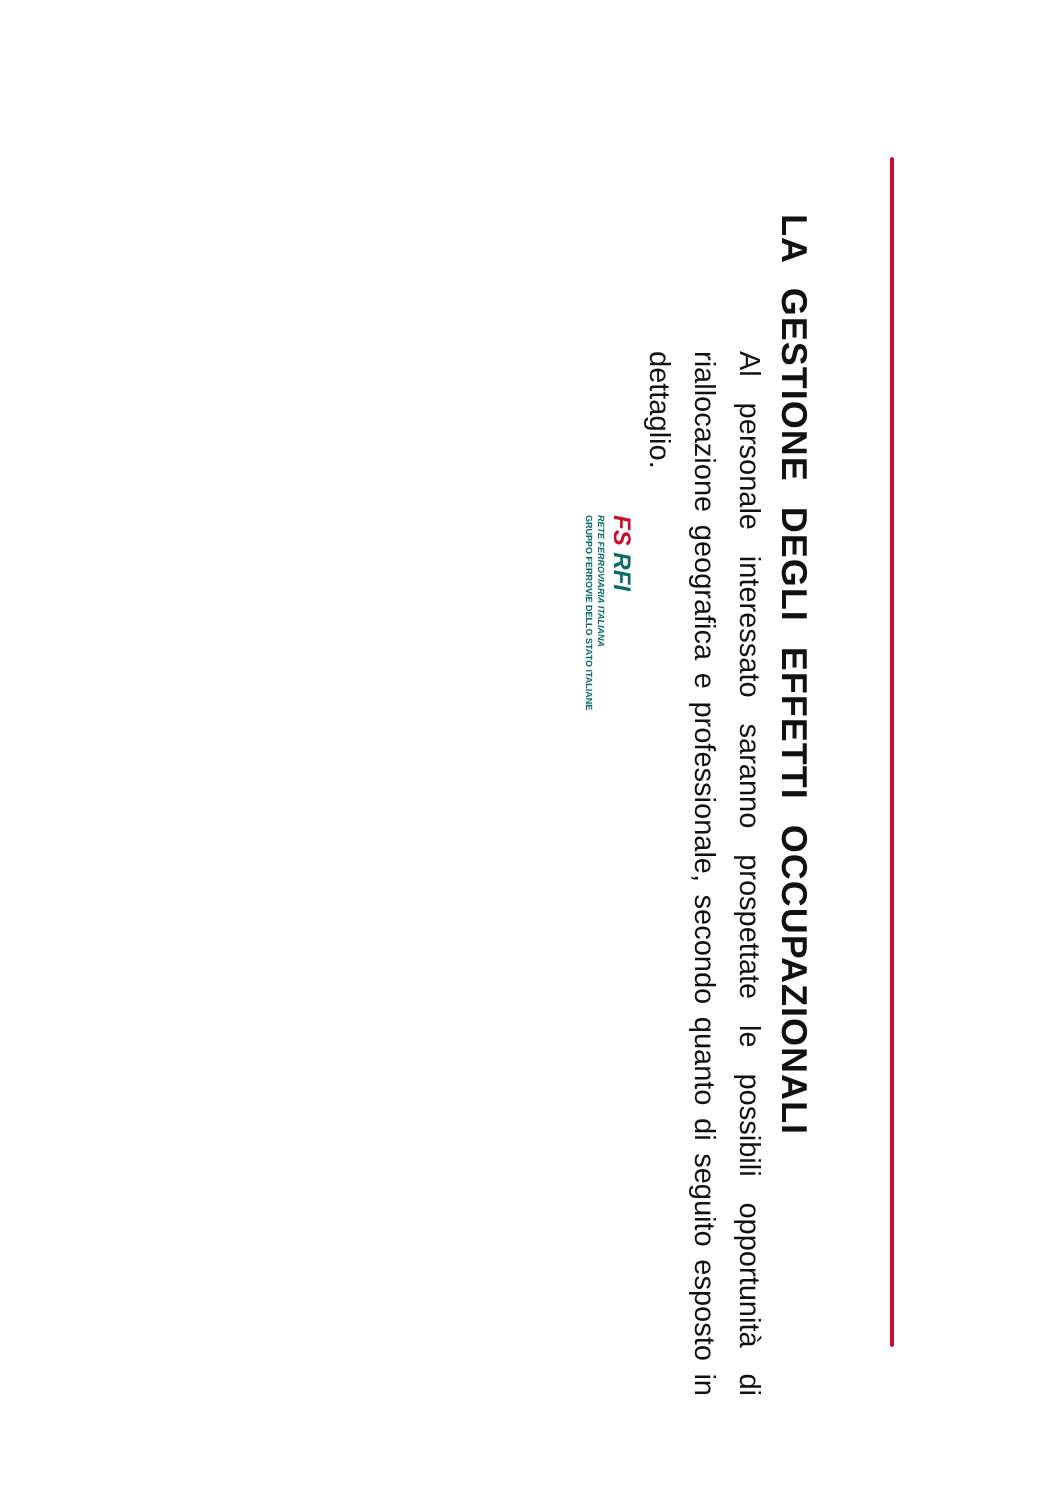LA GESTIONE DEGLI EFFETTI OCCUPAZIONALI
Al personale interessato saranno prospettate le possibili opportunità di riallocazione geografica e professionale, secondo quanto di seguito esposto in dettaglio.
FS RFI
RETE FERROVIARIA ITALIANA
GRUPPO FERROVIE DELLO STATO ITALIANE